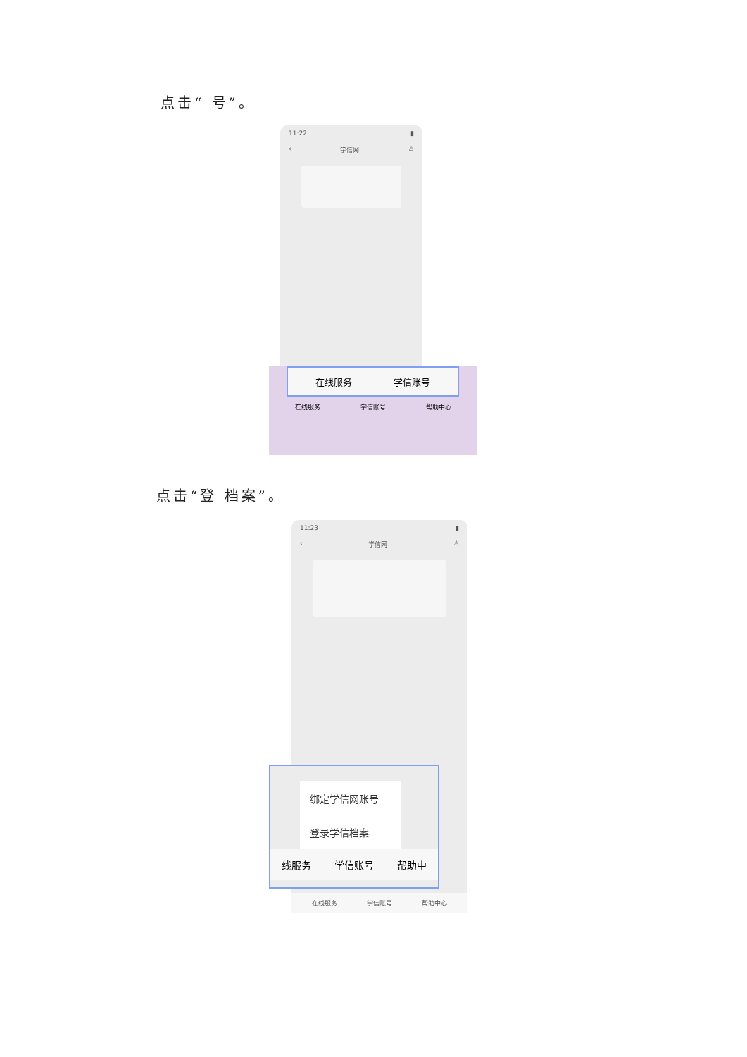点击“ 号”。
11:22 ▮
‹ 学信网 ♙
在线服务 学信账号
在线服务 学信账号 帮助中心
点击“登 档案”。
11:23 ▮
‹ 学信网 ♙
在线服务 学信账号 帮助中心
绑定学信网账号
登录学信档案
线服务 学信账号 帮助中